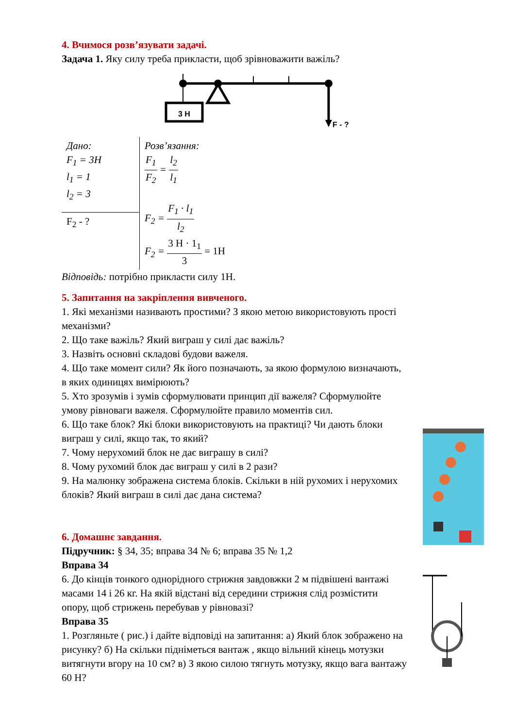4. Вчимося розв’язувати задачі.
Задача 1. Яку силу треба прикласти, щоб зрівноважити важіль?
3 Н
F - ?
| Дано: F<sub>1</sub> = 3H l<sub>1</sub> = 1 l<sub>2</sub> = 3 | Розв’язання: F<sub>1</sub> F<sub>2</sub> = l<sub>2</sub> l<sub>1</sub> F<sub>2</sub> = F<sub>1</sub> · l<sub>1</sub> l<sub>2</sub> F<sub>2</sub> = 3 Н · 1<sub>1</sub> 3 = 1Н |
| F<sub>2</sub> - ? | |
Відповідь: потрібно прикласти силу 1Н.
5. Запитання на закріплення вивченого.
1. Які механізми називають простими? З якою метою використовують прості механізми?
2. Що таке важіль? Який виграш у силі дає важіль?
3. Назвіть основні складові будови важеля.
4. Що таке момент сили? Як його позначають, за якою формулою визначають, в яких одиницях вимірюють?
5. Хто зрозумів і зумів сформулювати принцип дії важеля? Сформулюйте умову рівноваги важеля. Сформулюйте правило моментів сил.
6. Що таке блок? Які блоки використовують на практиці? Чи дають блоки виграш у силі, якщо так, то який?
7. Чому нерухомий блок не дає виграшу в силі?
8. Чому рухомий блок дає виграш у силі в 2 рази?
9. На малюнку зображена система блоків. Скільки в ній рухомих і нерухомих блоків? Який виграш в силі дає дана система?
6. Домашнє завдання.
Підручник: § 34, 35; вправа 34 № 6; вправа 35 № 1,2
Вправа 34
6. До кінців тонкого однорідного стрижня завдовжки 2 м підвішені вантажі масами 14 і 26 кг. На якій відстані від середини стрижня слід розмістити
опору, щоб стрижень перебував у рівновазі?
Вправа 35
1. Розгляньте ( рис.) і дайте відповіді на запитання: а) Який блок зображено на рисунку? б) На скільки підніметься вантаж , якщо вільний кінець мотузки витягнути вгору на 10 см? в) З якою силою тягнуть мотузку, якщо вага вантажу 60 Н?